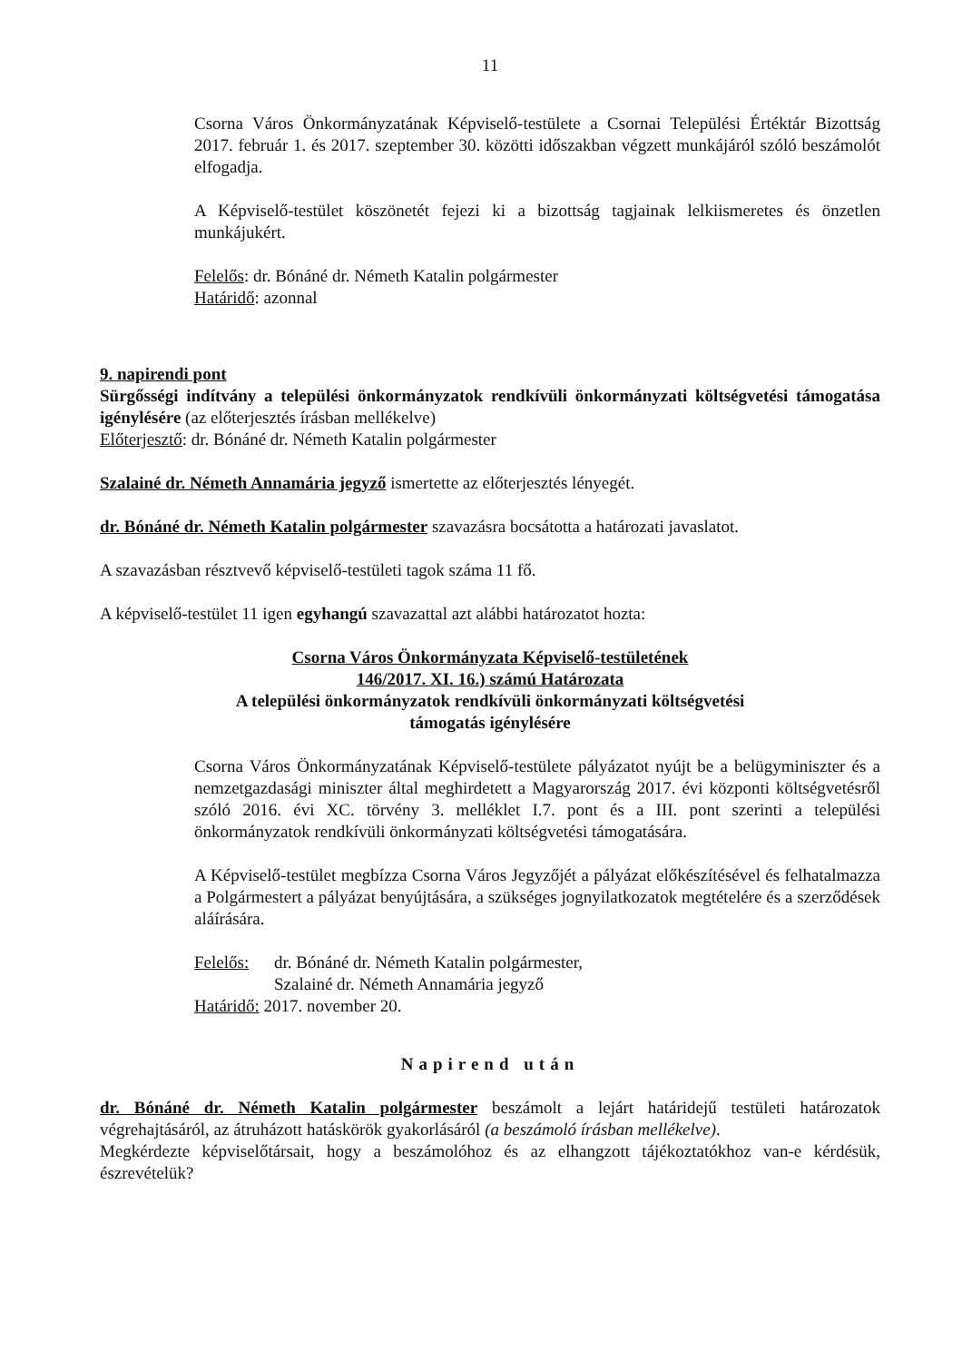11
Csorna Város Önkormányzatának Képviselő-testülete a Csornai Települési Értéktár Bizottság 2017. február 1. és 2017. szeptember 30. közötti időszakban végzett munkájáról szóló beszámolót elfogadja.
A Képviselő-testület köszönetét fejezi ki a bizottság tagjainak lelkiismeretes és önzetlen munkájukért.
Felelős: dr. Bónáné dr. Németh Katalin polgármester
Határidő: azonnal
9. napirendi pont
Sürgősségi indítvány a települési önkormányzatok rendkívüli önkormányzati költségvetési támogatása igénylésére (az előterjesztés írásban mellékelve)
Előterjesztő: dr. Bónáné dr. Németh Katalin polgármester
Szalainé dr. Németh Annamária jegyző ismertette az előterjesztés lényegét.
dr. Bónáné dr. Németh Katalin polgármester szavazásra bocsátotta a határozati javaslatot.
A szavazásban résztvevő képviselő-testületi tagok száma 11 fő.
A képviselő-testület 11 igen egyhangú szavazattal azt alábbi határozatot hozta:
Csorna Város Önkormányzata Képviselő-testületének
146/2017. XI. 16.) számú Határozata
A települési önkormányzatok rendkívüli önkormányzati költségvetési
támogatás igénylésére
Csorna Város Önkormányzatának Képviselő-testülete pályázatot nyújt be a belügyminiszter és a nemzetgazdasági miniszter által meghirdetett a Magyarország 2017. évi központi költségvetésről szóló 2016. évi XC. törvény 3. melléklet I.7. pont és a III. pont szerinti a települési önkormányzatok rendkívüli önkormányzati költségvetési támogatására.
A Képviselő-testület megbízza Csorna Város Jegyzőjét a pályázat előkészítésével és felhatalmazza a Polgármestert a pályázat benyújtására, a szükséges jognyilatkozatok megtételére és a szerződések aláírására.
Felelős: dr. Bónáné dr. Németh Katalin polgármester,
Szalainé dr. Németh Annamária jegyző
Határidő: 2017. november 20.
Napirend után
dr. Bónáné dr. Németh Katalin polgármester beszámolt a lejárt határidejű testületi határozatok végrehajtásáról, az átruházott hatáskörök gyakorlásáról (a beszámoló írásban mellékelve).
Megkérdezte képviselőtársait, hogy a beszámolóhoz és az elhangzott tájékoztatókhoz van-e kérdésük, észrevételük?